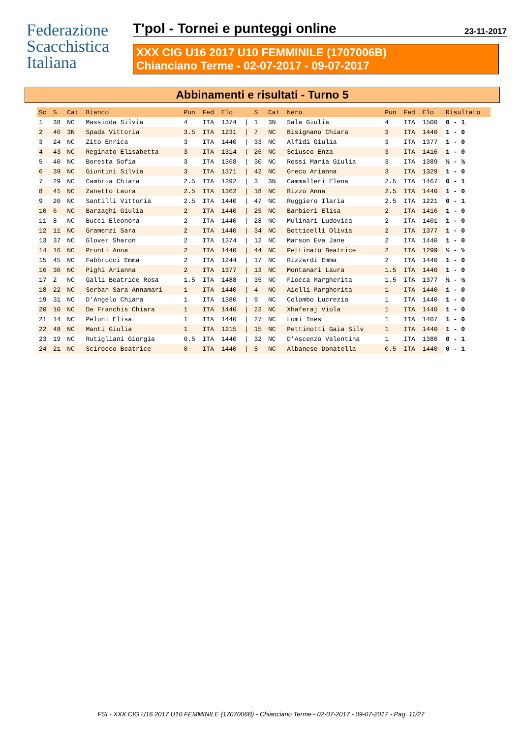Federazione
Scacchistica
Italiana
T'pol - Tornei e punteggi online 23-11-2017
XXX CIG U16 2017 U10 FEMMINILE (1707006B)
Chianciano Terme - 02-07-2017 - 09-07-2017
Abbinamenti e risultati - Turno 5
| Sc | S | Cat | Bianco | Pun | Fed | Elo | | S | Cat | Nero | Pun | Fed | Elo | Risultato |
| --- | --- | --- | --- | --- | --- | --- | --- | --- | --- | --- | --- | --- | --- | --- |
| 1 | 38 | NC | Massidda Silvia | 4 | ITA | 1374 | / | 1 | 3N | Sala Giulia | 4 | ITA | 1500 | 0 - 1 |
| 2 | 46 | 3N | Spada Vittoria | 3.5 | ITA | 1231 | / | 7 | NC | Bisignano Chiara | 3 | ITA | 1440 | 1 - 0 |
| 3 | 24 | NC | Zito Enrica | 3 | ITA | 1440 | / | 33 | NC | Alfidi Giulia | 3 | ITA | 1377 | 1 - 0 |
| 4 | 43 | NC | Reginato Elisabetta | 3 | ITA | 1314 | / | 26 | NC | Sciusco Enza | 3 | ITA | 1416 | 1 - 0 |
| 5 | 40 | NC | Boresta Sofia | 3 | ITA | 1368 | / | 30 | NC | Rossi Maria Giulia | 3 | ITA | 1389 | ½ - ½ |
| 6 | 39 | NC | Giuntini Silvia | 3 | ITA | 1371 | / | 42 | NC | Greco Arianna | 3 | ITA | 1329 | 1 - 0 |
| 7 | 29 | NC | Cambria Chiara | 2.5 | ITA | 1392 | / | 3 | 3N | Cammalleri Elena | 2.5 | ITA | 1467 | 0 - 1 |
| 8 | 41 | NC | Zanetto Laura | 2.5 | ITA | 1362 | / | 18 | NC | Rizzo Anna | 2.5 | ITA | 1440 | 1 - 0 |
| 9 | 20 | NC | Santilli Vittoria | 2.5 | ITA | 1440 | / | 47 | NC | Ruggiero Ilaria | 2.5 | ITA | 1221 | 0 - 1 |
| 10 | 6 | NC | Barzaghi Giulia | 2 | ITA | 1440 | / | 25 | NC | Barbieri Elisa | 2 | ITA | 1416 | 1 - 0 |
| 11 | 8 | NC | Bucci Eleonora | 2 | ITA | 1440 | / | 28 | NC | Mulinari Ludovica | 2 | ITA | 1401 | 1 - 0 |
| 12 | 11 | NC | Gramenzi Sara | 2 | ITA | 1440 | / | 34 | NC | Botticelli Olivia | 2 | ITA | 1377 | 1 - 0 |
| 13 | 37 | NC | Glover Sharon | 2 | ITA | 1374 | / | 12 | NC | Marson Eva Jane | 2 | ITA | 1440 | 1 - 0 |
| 14 | 16 | NC | Pronti Anna | 2 | ITA | 1440 | / | 44 | NC | Pettinato Beatrice | 2 | ITA | 1299 | ½ - ½ |
| 15 | 45 | NC | Fabbrucci Emma | 2 | ITA | 1244 | / | 17 | NC | Rizzardi Emma | 2 | ITA | 1440 | 1 - 0 |
| 16 | 36 | NC | Pighi Arianna | 2 | ITA | 1377 | / | 13 | NC | Montanari Laura | 1.5 | ITA | 1440 | 1 - 0 |
| 17 | 2 | NC | Galli Beatrice Rosa | 1.5 | ITA | 1488 | / | 35 | NC | Fiocca Margherita | 1.5 | ITA | 1377 | ½ - ½ |
| 18 | 22 | NC | Serban Sara Annamari | 1 | ITA | 1440 | / | 4 | NC | Aielli Margherita | 1 | ITA | 1440 | 1 - 0 |
| 19 | 31 | NC | D'Angelo Chiara | 1 | ITA | 1380 | / | 9 | NC | Colombo Lucrezia | 1 | ITA | 1440 | 1 - 0 |
| 20 | 10 | NC | De Franchis Chiara | 1 | ITA | 1440 | / | 23 | NC | Xhaferaj Viola | 1 | ITA | 1440 | 1 - 0 |
| 21 | 14 | NC | Peloni Elisa | 1 | ITA | 1440 | / | 27 | NC | Lomi Ines | 1 | ITA | 1407 | 1 - 0 |
| 22 | 48 | NC | Manti Giulia | 1 | ITA | 1215 | / | 15 | NC | Pettinotti Gaia Silv | 1 | ITA | 1440 | 1 - 0 |
| 23 | 19 | NC | Rutigliani Giorgia | 0.5 | ITA | 1440 | / | 32 | NC | D'Ascenzo Valentina | 1 | ITA | 1380 | 0 - 1 |
| 24 | 21 | NC | Scirocco Beatrice | 0 | ITA | 1440 | / | 5 | NC | Albanese Donatella | 0.5 | ITA | 1440 | 0 - 1 |
FSI - XXX CIG U16 2017 U10 FEMMINILE (1707006B) - Chianciano Terme - 02-07-2017 - 09-07-2017 - Pag. 11/27